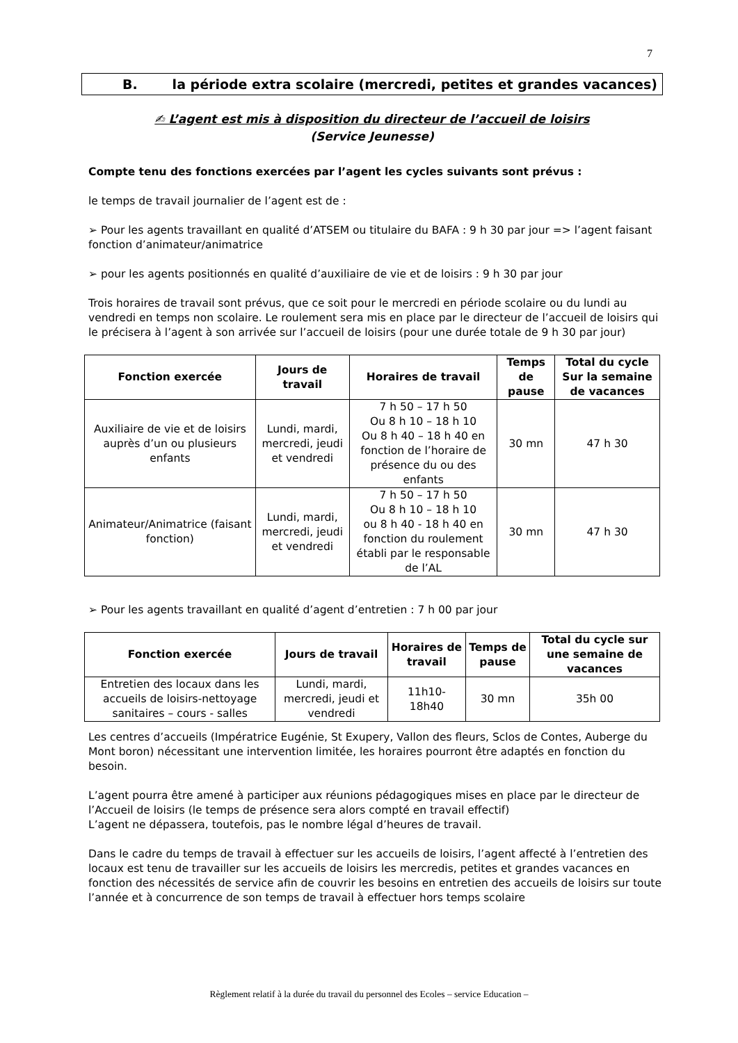7
B. la période extra scolaire (mercredi, petites et grandes vacances)
✍ L’agent est mis à disposition du directeur de l’accueil de loisirs
(Service Jeunesse)
Compte tenu des fonctions exercées par l’agent les cycles suivants sont prévus :
le temps de travail journalier de l’agent est de :
➢ Pour les agents travaillant en qualité d’ATSEM ou titulaire du BAFA : 9 h 30 par jour => l’agent faisant fonction d’animateur/animatrice
➢ pour les agents positionnés en qualité d’auxiliaire de vie et de loisirs : 9 h 30 par jour
Trois horaires de travail sont prévus, que ce soit pour le mercredi en période scolaire ou du lundi au vendredi en temps non scolaire. Le roulement sera mis en place par le directeur de l’accueil de loisirs qui le précisera à l’agent à son arrivée sur l’accueil de loisirs (pour une durée totale de 9 h 30 par jour)
| Fonction exercée | Jours de travail | Horaires de travail | Temps de pause | Total du cycle Sur la semaine de vacances |
| --- | --- | --- | --- | --- |
| Auxiliaire de vie et de loisirs auprès d’un ou plusieurs enfants | Lundi, mardi, mercredi, jeudi et vendredi | 7 h 50 – 17 h 50 Ou 8 h 10 – 18 h 10 Ou 8 h 40 – 18 h 40 en fonction de l’horaire de présence du ou des enfants | 30 mn | 47 h 30 |
| Animateur/Animatrice (faisant fonction) | Lundi, mardi, mercredi, jeudi et vendredi | 7 h 50 – 17 h 50 Ou 8 h 10 – 18 h 10 ou 8 h 40 - 18 h 40 en fonction du roulement établi par le responsable de l’AL | 30 mn | 47 h 30 |
➢ Pour les agents travaillant en qualité d’agent d’entretien : 7 h 00 par jour
| Fonction exercée | Jours de travail | Horaires de travail | Temps de pause | Total du cycle sur une semaine de vacances |
| --- | --- | --- | --- | --- |
| Entretien des locaux dans les accueils de loisirs-nettoyage sanitaires – cours - salles | Lundi, mardi, mercredi, jeudi et vendredi | 11h10- 18h40 | 30 mn | 35h 00 |
Les centres d’accueils (Impératrice Eugénie, St Exupery, Vallon des fleurs, Sclos de Contes, Auberge du Mont boron) nécessitant une intervention limitée, les horaires pourront être adaptés en fonction du besoin.
L’agent pourra être amené à participer aux réunions pédagogiques mises en place par le directeur de l’Accueil de loisirs (le temps de présence sera alors compté en travail effectif)
L’agent ne dépassera, toutefois, pas le nombre légal d’heures de travail.
Dans le cadre du temps de travail à effectuer sur les accueils de loisirs, l’agent affecté à l’entretien des locaux est tenu de travailler sur les accueils de loisirs les mercredis, petites et grandes vacances en fonction des nécessités de service afin de couvrir les besoins en entretien des accueils de loisirs sur toute l’année et à concurrence de son temps de travail à effectuer hors temps scolaire
Règlement relatif à la durée du travail du personnel des Ecoles – service Education –